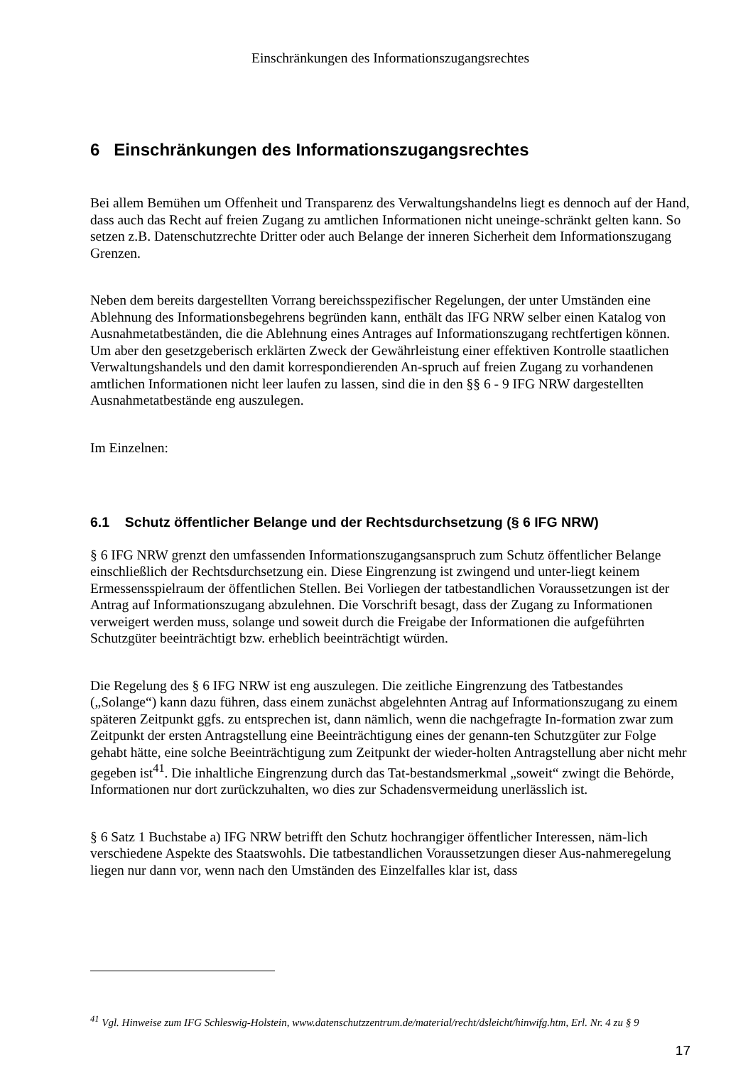Einschränkungen des Informationszugangsrechtes
6 Einschränkungen des Informationszugangsrechtes
Bei allem Bemühen um Offenheit und Transparenz des Verwaltungshandelns liegt es dennoch auf der Hand, dass auch das Recht auf freien Zugang zu amtlichen Informationen nicht uneinge-schränkt gelten kann. So setzen z.B. Datenschutzrechte Dritter oder auch Belange der inneren Sicherheit dem Informationszugang Grenzen.
Neben dem bereits dargestellten Vorrang bereichsspezifischer Regelungen, der unter Umständen eine Ablehnung des Informationsbegehrens begründen kann, enthält das IFG NRW selber einen Katalog von Ausnahmetatbeständen, die die Ablehnung eines Antrages auf Informationszugang rechtfertigen können. Um aber den gesetzgeberisch erklärten Zweck der Gewährleistung einer effektiven Kontrolle staatlichen Verwaltungshandels und den damit korrespondierenden An-spruch auf freien Zugang zu vorhandenen amtlichen Informationen nicht leer laufen zu lassen, sind die in den §§ 6 - 9 IFG NRW dargestellten Ausnahmetatbestände eng auszulegen.
Im Einzelnen:
6.1 Schutz öffentlicher Belange und der Rechtsdurchsetzung (§ 6 IFG NRW)
§ 6 IFG NRW grenzt den umfassenden Informationszugangsanspruch zum Schutz öffentlicher Belange einschließlich der Rechtsdurchsetzung ein. Diese Eingrenzung ist zwingend und unter-liegt keinem Ermessensspielraum der öffentlichen Stellen. Bei Vorliegen der tatbestandlichen Voraussetzungen ist der Antrag auf Informationszugang abzulehnen. Die Vorschrift besagt, dass der Zugang zu Informationen verweigert werden muss, solange und soweit durch die Freigabe der Informationen die aufgeführten Schutzgüter beeinträchtigt bzw. erheblich beeinträchtigt würden.
Die Regelung des § 6 IFG NRW ist eng auszulegen. Die zeitliche Eingrenzung des Tatbestandes („Solange“) kann dazu führen, dass einem zunächst abgelehnten Antrag auf Informationszugang zu einem späteren Zeitpunkt ggfs. zu entsprechen ist, dann nämlich, wenn die nachgefragte In-formation zwar zum Zeitpunkt der ersten Antragstellung eine Beeinträchtigung eines der genann-ten Schutzgüter zur Folge gehabt hätte, eine solche Beeinträchtigung zum Zeitpunkt der wieder-holten Antragstellung aber nicht mehr gegeben ist<sup>41</sup>. Die inhaltliche Eingrenzung durch das Tat-bestandsmerkmal „soweit“ zwingt die Behörde, Informationen nur dort zurückzuhalten, wo dies zur Schadensvermeidung unerlässlich ist.
§ 6 Satz 1 Buchstabe a) IFG NRW betrifft den Schutz hochrangiger öffentlicher Interessen, näm-lich verschiedene Aspekte des Staatswohls. Die tatbestandlichen Voraussetzungen dieser Aus-nahmeregelung liegen nur dann vor, wenn nach den Umständen des Einzelfalles klar ist, dass
<sup>41</sup> Vgl. Hinweise zum IFG Schleswig-Holstein, www.datenschutzzentrum.de/material/recht/dsleicht/hinwifg.htm, Erl. Nr. 4 zu § 9
17